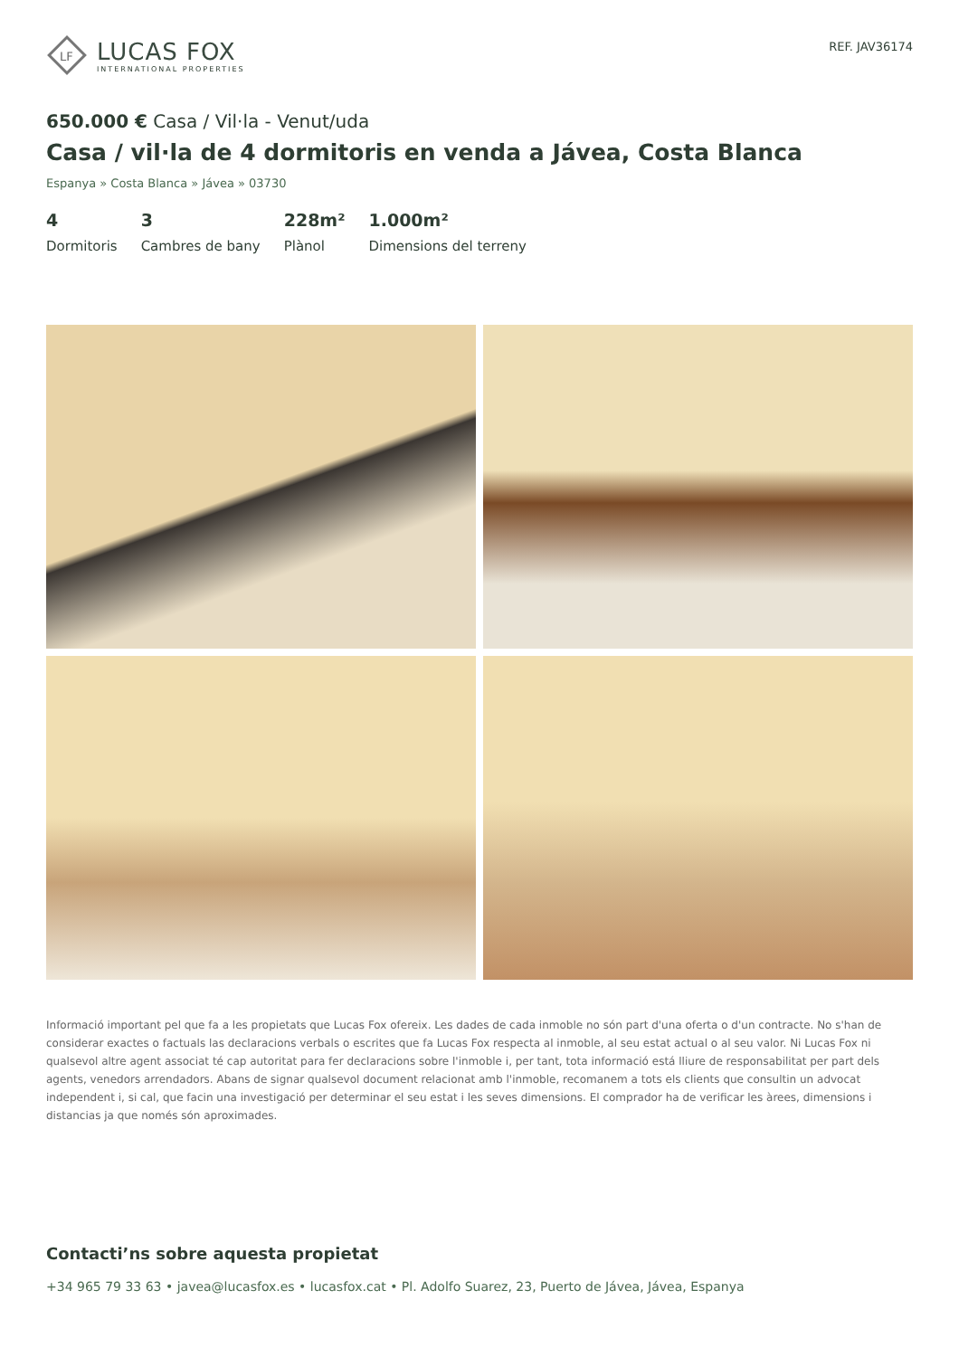LF
LUCAS FOX
INTERNATIONAL PROPERTIES
REF. JAV36174
650.000 € Casa / Vil·la - Venut/uda
Casa / vil·la de 4 dormitoris en venda a Jávea, Costa Blanca
Espanya » Costa Blanca » Jávea » 03730
4
Dormitoris
3
Cambres de bany
228m²
Plànol
1.000m²
Dimensions del terreny
Informació important pel que fa a les propietats que Lucas Fox ofereix. Les dades de cada inmoble no són part d'una oferta o d'un contracte. No s'han de considerar exactes o factuals las declaracions verbals o escrites que fa Lucas Fox respecta al inmoble, al seu estat actual o al seu valor. Ni Lucas Fox ni qualsevol altre agent associat té cap autoritat para fer declaracions sobre l'inmoble i, per tant, tota informació está lliure de responsabilitat per part dels agents, venedors arrendadors. Abans de signar qualsevol document relacionat amb l'inmoble, recomanem a tots els clients que consultin un advocat independent i, si cal, que facin una investigació per determinar el seu estat i les seves dimensions. El comprador ha de verificar les àrees, dimensions i distancias ja que només són aproximades.
Contacti’ns sobre aquesta propietat
+34 965 79 33 63 • javea@lucasfox.es • lucasfox.cat • Pl. Adolfo Suarez, 23, Puerto de Jávea, Jávea, Espanya